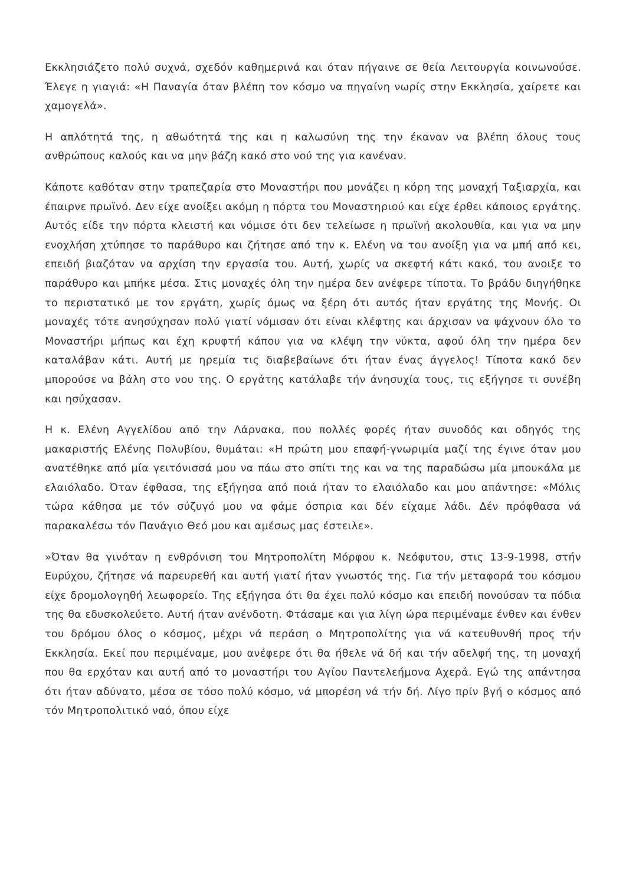Εκκλησιάζετο πολύ συχνά, σχεδόν καθημερινά και όταν πήγαινε σε θεία Λειτουργία κοινωνούσε. Έλεγε η γιαγιά: «Η Παναγία όταν βλέπη τον κόσμο να πηγαίνη νωρίς στην Εκκλησία, χαίρετε και χαμογελά».
Η απλότητά της, η αθωότητά της και η καλωσύνη της την έκαναν να βλέπη όλους τους ανθρώπους καλούς και να μην βάζη κακό στο νού της για κανέναν.
Κάποτε καθόταν στην τραπεζαρία στο Μοναστήρι που μονάζει η κόρη της μοναχή Ταξιαρχία, και έπαιρνε πρωϊνό. Δεν είχε ανοίξει ακόμη η πόρτα του Μοναστηριού και είχε έρθει κάποιος εργάτης. Αυτός είδε την πόρτα κλειστή και νόμισε ότι δεν τελείωσε η πρωϊνή ακολουθία, και για να μην ενοχλήση χτύπησε το παράθυρο και ζήτησε από την κ. Ελένη να του ανοίξη για να μπή από κει, επειδή βιαζόταν να αρχίση την εργασία του. Αυτή, χωρίς να σκεφτή κάτι κακό, του ανοιξε το παράθυρο και μπήκε μέσα. Στις μοναχές όλη την ημέρα δεν ανέφερε τίποτα. Το βράδυ διηγήθηκε το περιστατικό με τον εργάτη, χωρίς όμως να ξέρη ότι αυτός ήταν εργάτης της Μονής. Οι μοναχές τότε ανησύχησαν πολύ γιατί νόμισαν ότι είναι κλέφτης και άρχισαν να ψάχνουν όλο το Μοναστήρι μήπως και έχη κρυφτή κάπου για να κλέψη την νύκτα, αφού όλη την ημέρα δεν καταλάβαν κάτι. Αυτή με ηρεμία τις διαβεβαίωνε ότι ήταν ένας άγγελος! Τίποτα κακό δεν μπορούσε να βάλη στο νου της. Ο εργάτης κατάλαβε τήν άνησυχία τους, τις εξήγησε τι συνέβη και ησύχασαν.
Η κ. Ελένη Αγγελίδου από την Λάρνακα, που πολλές φορές ήταν συνοδός και οδηγός της μακαριστής Ελένης Πολυβίου, θυμάται: «Η πρώτη μου επαφή-γνωριμία μαζί της έγινε όταν μου ανατέθηκε από μία γειτόνισσά μου να πάω στο σπίτι της και να της παραδώσω μία μπουκάλα με ελαιόλαδο. Όταν έφθασα, της εξήγησα από ποιά ήταν το ελαιόλαδο και μου απάντησε: «Μόλις τώρα κάθησα με τόν σύζυγό μου να φάμε όσπρια και δέν είχαμε λάδι. Δέν πρόφθασα νά παρακαλέσω τόν Πανάγιο Θεό μου και αμέσως μας έστειλε».
»Όταν θα γινόταν η ενθρόνιση του Μητροπολίτη Μόρφου κ. Νεόφυτου, στις 13-9-1998, στήν Ευρύχου, ζήτησε νά παρευρεθή και αυτή γιατί ήταν γνωστός της. Για τήν μεταφορά του κόσμου είχε δρομολογηθή λεωφορείο. Της εξήγησα ότι θα έχει πολύ κόσμο και επειδή πονούσαν τα πόδια της θα εδυσκολεύετο. Αυτή ήταν ανένδοτη. Φτάσαμε και για λίγη ώρα περιμέναμε ένθεν και ένθεν του δρόμου όλος ο κόσμος, μέχρι νά περάση ο Μητροπολίτης για νά κατευθυνθή προς τήν Εκκλησία. Εκεί που περιμέναμε, μου ανέφερε ότι θα ήθελε νά δή και τήν αδελφή της, τη μοναχή που θα ερχόταν και αυτή από το μοναστήρι του Αγίου Παντελεήμονα Αχερά. Εγώ της απάντησα ότι ήταν αδύνατο, μέσα σε τόσο πολύ κόσμο, νά μπορέση νά τήν δή. Λίγο πρίν βγή ο κόσμος από τόν Μητροπολιτικό ναό, όπου είχε